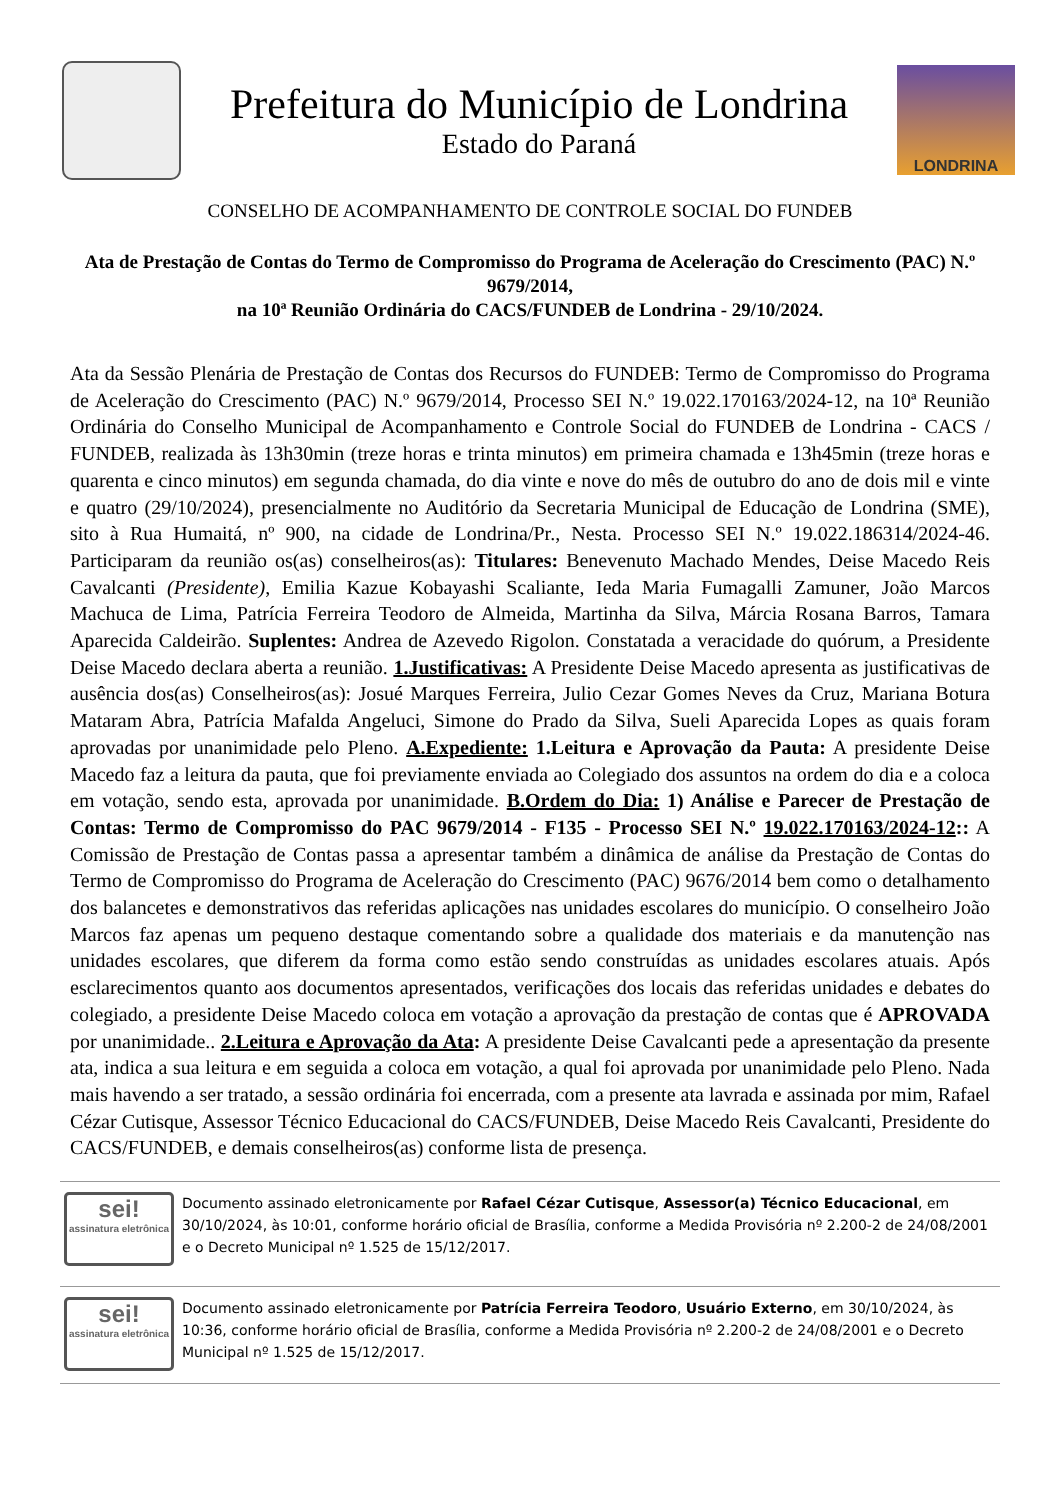Prefeitura do Município de Londrina
Estado do Paraná
LONDRINA
CONSELHO DE ACOMPANHAMENTO DE CONTROLE SOCIAL DO FUNDEB
Ata de Prestação de Contas do Termo de Compromisso do Programa de Aceleração do Crescimento (PAC) N.º 9679/2014,
na 10ª Reunião Ordinária do CACS/FUNDEB de Londrina - 29/10/2024.
Ata da Sessão Plenária de Prestação de Contas dos Recursos do FUNDEB: Termo de Compromisso do Programa de Aceleração do Crescimento (PAC) N.º 9679/2014, Processo SEI N.º 19.022.170163/2024-12, na 10ª Reunião Ordinária do Conselho Municipal de Acompanhamento e Controle Social do FUNDEB de Londrina - CACS / FUNDEB, realizada às 13h30min (treze horas e trinta minutos) em primeira chamada e 13h45min (treze horas e quarenta e cinco minutos) em segunda chamada, do dia vinte e nove do mês de outubro do ano de dois mil e vinte e quatro (29/10/2024), presencialmente no Auditório da Secretaria Municipal de Educação de Londrina (SME), sito à Rua Humaitá, nº 900, na cidade de Londrina/Pr., Nesta. Processo SEI N.º 19.022.186314/2024-46. Participaram da reunião os(as) conselheiros(as): Titulares: Benevenuto Machado Mendes, Deise Macedo Reis Cavalcanti (Presidente), Emilia Kazue Kobayashi Scaliante, Ieda Maria Fumagalli Zamuner, João Marcos Machuca de Lima, Patrícia Ferreira Teodoro de Almeida, Martinha da Silva, Márcia Rosana Barros, Tamara Aparecida Caldeirão. Suplentes: Andrea de Azevedo Rigolon. Constatada a veracidade do quórum, a Presidente Deise Macedo declara aberta a reunião. 1.Justificativas: A Presidente Deise Macedo apresenta as justificativas de ausência dos(as) Conselheiros(as): Josué Marques Ferreira, Julio Cezar Gomes Neves da Cruz, Mariana Botura Mataram Abra, Patrícia Mafalda Angeluci, Simone do Prado da Silva, Sueli Aparecida Lopes as quais foram aprovadas por unanimidade pelo Pleno. A.Expediente: 1.Leitura e Aprovação da Pauta: A presidente Deise Macedo faz a leitura da pauta, que foi previamente enviada ao Colegiado dos assuntos na ordem do dia e a coloca em votação, sendo esta, aprovada por unanimidade. B.Ordem do Dia: 1) Análise e Parecer de Prestação de Contas: Termo de Compromisso do PAC 9679/2014 - F135 - Processo SEI N.º 19.022.170163/2024-12:: A Comissão de Prestação de Contas passa a apresentar também a dinâmica de análise da Prestação de Contas do Termo de Compromisso do Programa de Aceleração do Crescimento (PAC) 9676/2014 bem como o detalhamento dos balancetes e demonstrativos das referidas aplicações nas unidades escolares do município. O conselheiro João Marcos faz apenas um pequeno destaque comentando sobre a qualidade dos materiais e da manutenção nas unidades escolares, que diferem da forma como estão sendo construídas as unidades escolares atuais. Após esclarecimentos quanto aos documentos apresentados, verificações dos locais das referidas unidades e debates do colegiado, a presidente Deise Macedo coloca em votação a aprovação da prestação de contas que é APROVADA por unanimidade.. 2.Leitura e Aprovação da Ata: A presidente Deise Cavalcanti pede a apresentação da presente ata, indica a sua leitura e em seguida a coloca em votação, a qual foi aprovada por unanimidade pelo Pleno. Nada mais havendo a ser tratado, a sessão ordinária foi encerrada, com a presente ata lavrada e assinada por mim, Rafael Cézar Cutisque, Assessor Técnico Educacional do CACS/FUNDEB, Deise Macedo Reis Cavalcanti, Presidente do CACS/FUNDEB, e demais conselheiros(as) conforme lista de presença.
sei!
assinatura eletrônica
Documento assinado eletronicamente por Rafael Cézar Cutisque, Assessor(a) Técnico Educacional, em 30/10/2024, às 10:01, conforme horário oficial de Brasília, conforme a Medida Provisória nº 2.200-2 de 24/08/2001 e o Decreto Municipal nº 1.525 de 15/12/2017.
sei!
assinatura eletrônica
Documento assinado eletronicamente por Patrícia Ferreira Teodoro, Usuário Externo, em 30/10/2024, às 10:36, conforme horário oficial de Brasília, conforme a Medida Provisória nº 2.200-2 de 24/08/2001 e o Decreto Municipal nº 1.525 de 15/12/2017.